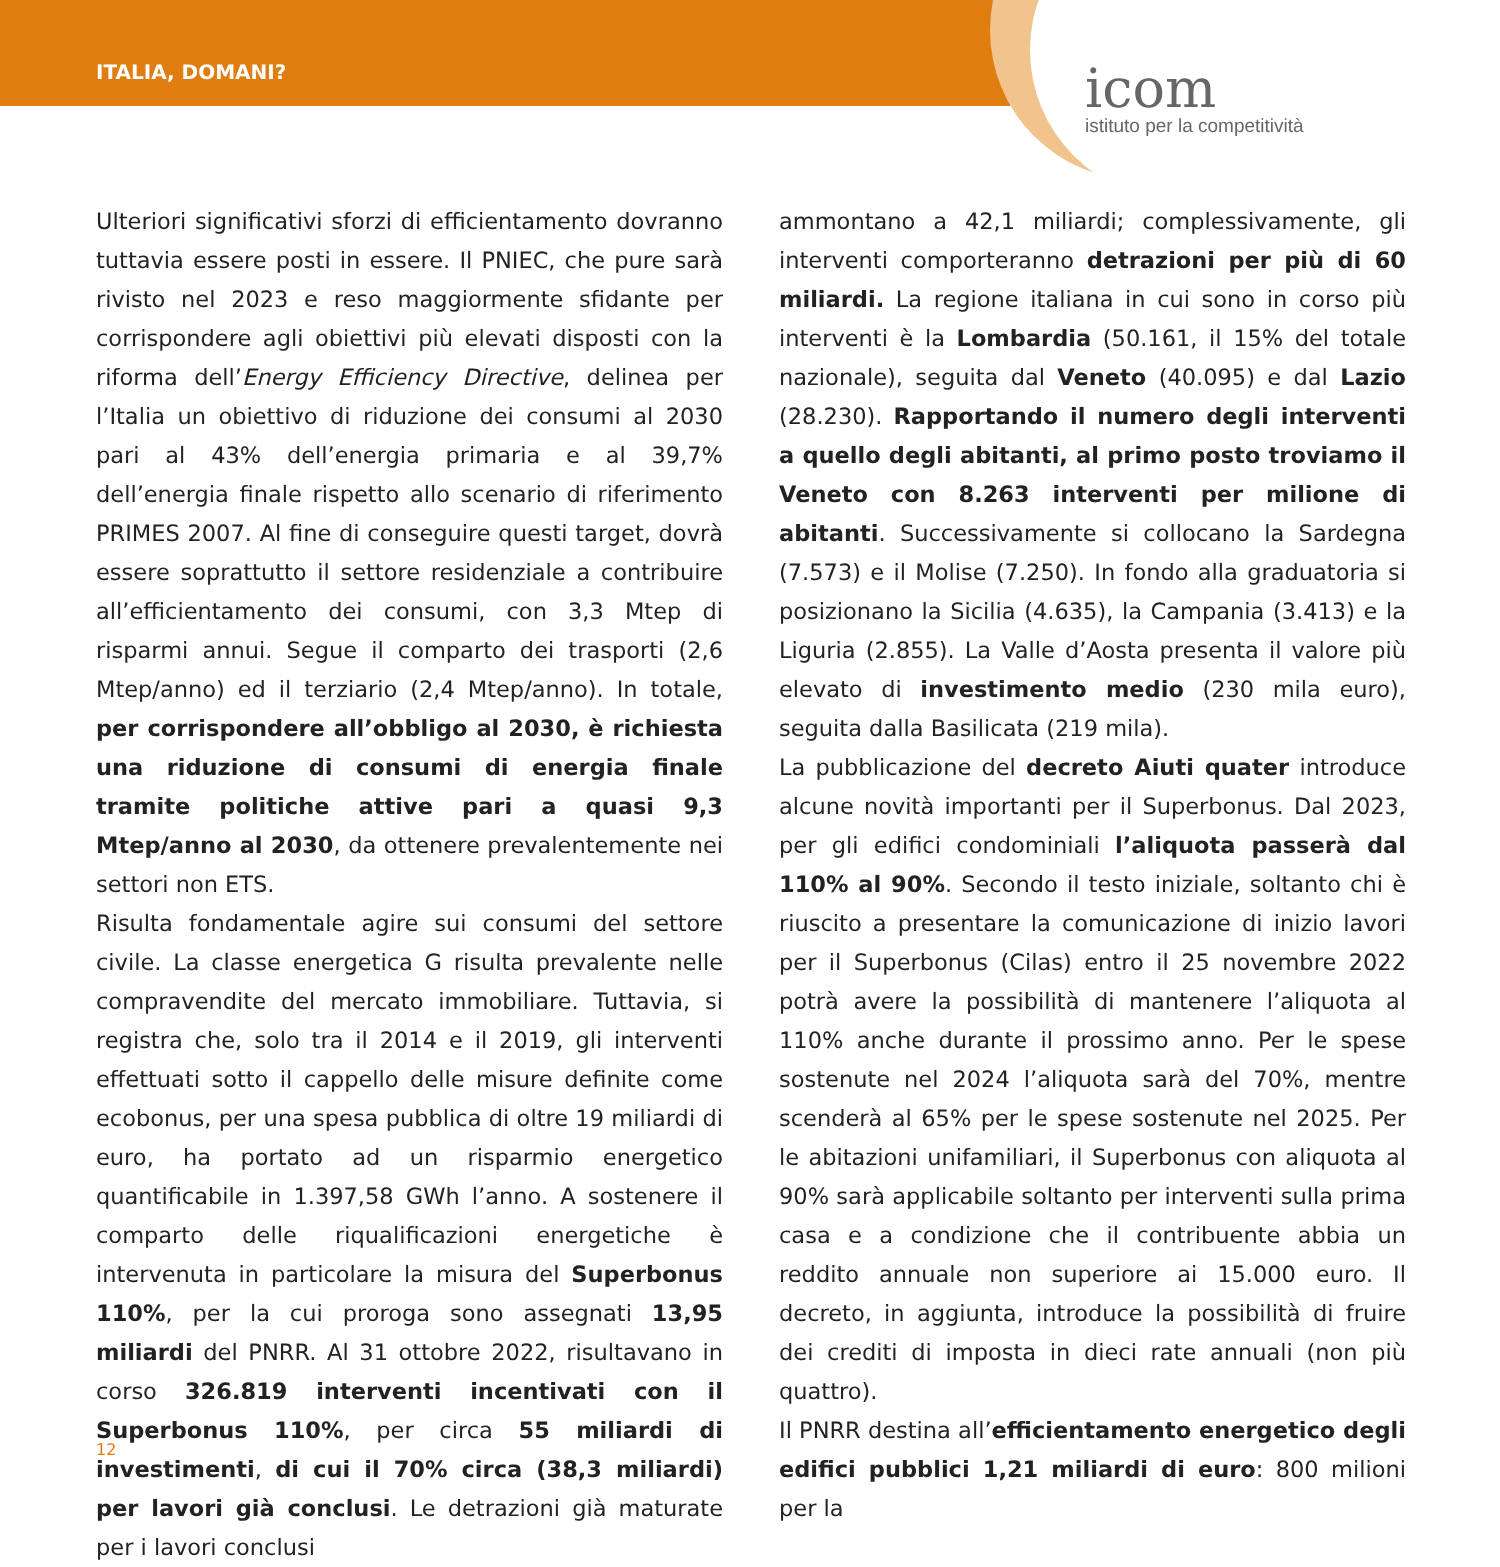ITALIA, DOMANI?
icom
istituto per la competitività
Ulteriori significativi sforzi di efficientamento dovranno tuttavia essere posti in essere. Il PNIEC, che pure sarà rivisto nel 2023 e reso maggiormente sfidante per corrispondere agli obiettivi più elevati disposti con la riforma dell’Energy Efficiency Directive, delinea per l’Italia un obiettivo di riduzione dei consumi al 2030 pari al 43% dell’energia primaria e al 39,7% dell’energia finale rispetto allo scenario di riferimento PRIMES 2007. Al fine di conseguire questi target, dovrà essere soprattutto il settore residenziale a contribuire all’efficientamento dei consumi, con 3,3 Mtep di risparmi annui. Segue il comparto dei trasporti (2,6 Mtep/anno) ed il terziario (2,4 Mtep/anno). In totale, per corrispondere all’obbligo al 2030, è richiesta una riduzione di consumi di energia finale tramite politiche attive pari a quasi 9,3 Mtep/anno al 2030, da ottenere prevalentemente nei settori non ETS.
Risulta fondamentale agire sui consumi del settore civile. La classe energetica G risulta prevalente nelle compravendite del mercato immobiliare. Tuttavia, si registra che, solo tra il 2014 e il 2019, gli interventi effettuati sotto il cappello delle misure definite come ecobonus, per una spesa pubblica di oltre 19 miliardi di euro, ha portato ad un risparmio energetico quantificabile in 1.397,58 GWh l’anno. A sostenere il comparto delle riqualificazioni energetiche è intervenuta in particolare la misura del Superbonus 110%, per la cui proroga sono assegnati 13,95 miliardi del PNRR. Al 31 ottobre 2022, risultavano in corso 326.819 interventi incentivati con il Superbonus 110%, per circa 55 miliardi di investimenti, di cui il 70% circa (38,3 miliardi) per lavori già conclusi. Le detrazioni già maturate per i lavori conclusi
ammontano a 42,1 miliardi; complessivamente, gli interventi comporteranno detrazioni per più di 60 miliardi. La regione italiana in cui sono in corso più interventi è la Lombardia (50.161, il 15% del totale nazionale), seguita dal Veneto (40.095) e dal Lazio (28.230). Rapportando il numero degli interventi a quello degli abitanti, al primo posto troviamo il Veneto con 8.263 interventi per milione di abitanti. Successivamente si collocano la Sardegna (7.573) e il Molise (7.250). In fondo alla graduatoria si posizionano la Sicilia (4.635), la Campania (3.413) e la Liguria (2.855). La Valle d’Aosta presenta il valore più elevato di investimento medio (230 mila euro), seguita dalla Basilicata (219 mila).
La pubblicazione del decreto Aiuti quater introduce alcune novità importanti per il Superbonus. Dal 2023, per gli edifici condominiali l’aliquota passerà dal 110% al 90%. Secondo il testo iniziale, soltanto chi è riuscito a presentare la comunicazione di inizio lavori per il Superbonus (Cilas) entro il 25 novembre 2022 potrà avere la possibilità di mantenere l’aliquota al 110% anche durante il prossimo anno. Per le spese sostenute nel 2024 l’aliquota sarà del 70%, mentre scenderà al 65% per le spese sostenute nel 2025. Per le abitazioni unifamiliari, il Superbonus con aliquota al 90% sarà applicabile soltanto per interventi sulla prima casa e a condizione che il contribuente abbia un reddito annuale non superiore ai 15.000 euro. Il decreto, in aggiunta, introduce la possibilità di fruire dei crediti di imposta in dieci rate annuali (non più quattro).
Il PNRR destina all’efficientamento energetico degli edifici pubblici 1,21 miliardi di euro: 800 milioni per la
12